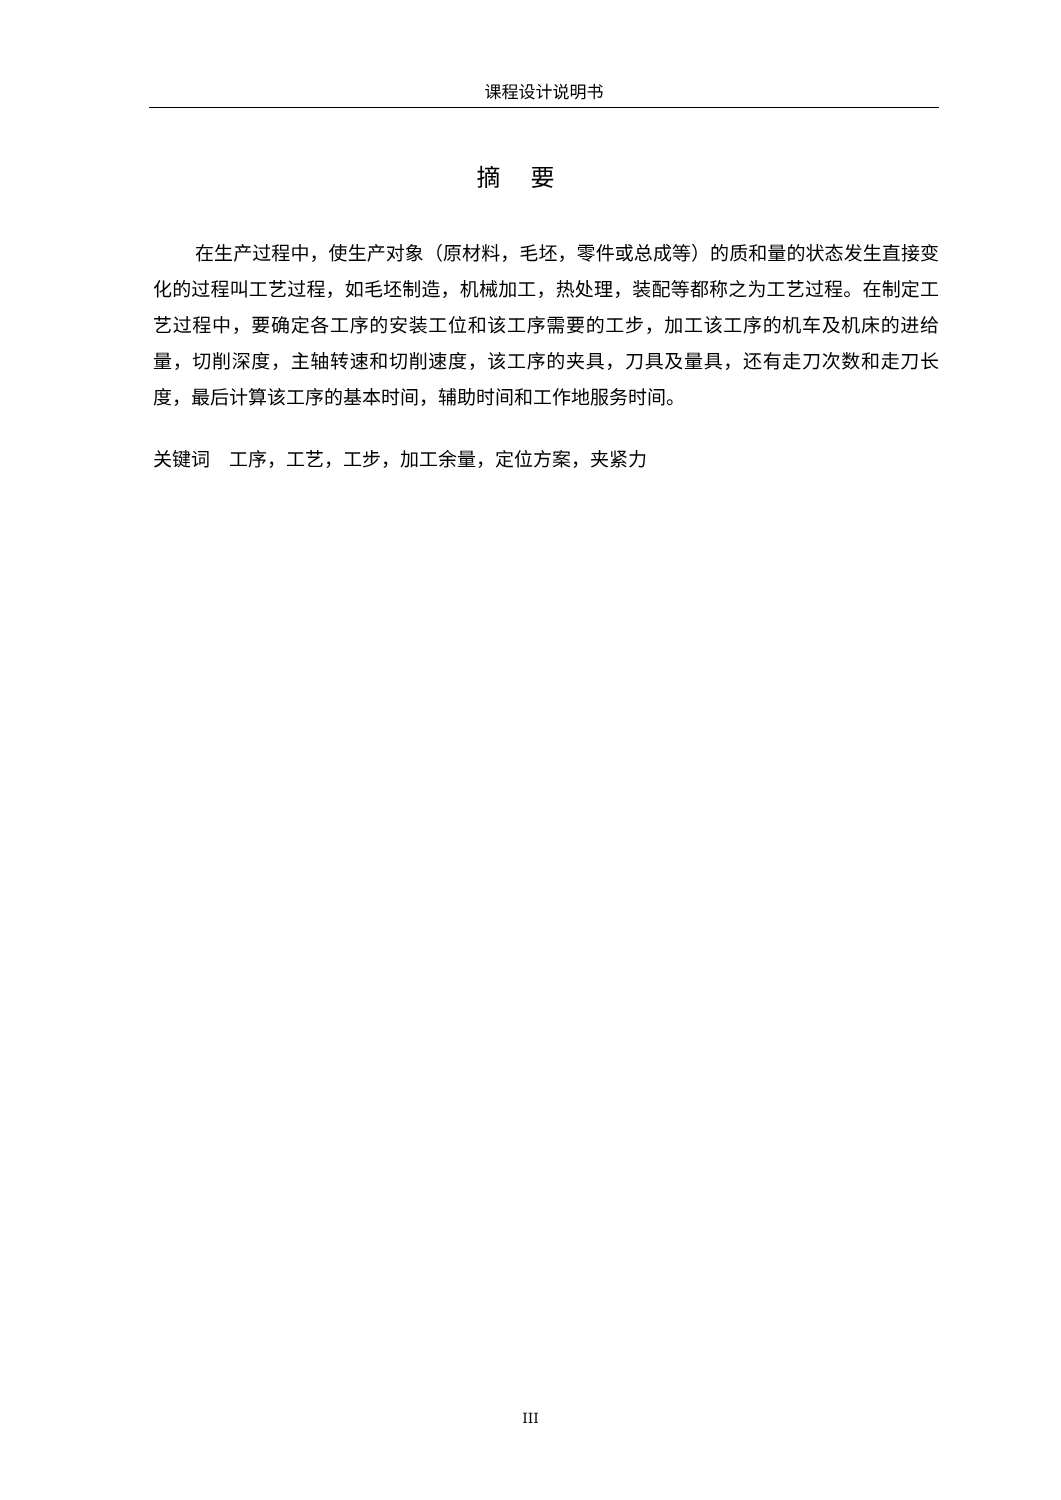课程设计说明书
摘要
在生产过程中，使生产对象（原材料，毛坯，零件或总成等）的质和量的状态发生直接变化的过程叫工艺过程，如毛坯制造，机械加工，热处理，装配等都称之为工艺过程。在制定工艺过程中，要确定各工序的安装工位和该工序需要的工步，加工该工序的机车及机床的进给量，切削深度，主轴转速和切削速度，该工序的夹具，刀具及量具，还有走刀次数和走刀长度，最后计算该工序的基本时间，辅助时间和工作地服务时间。
关键词　工序，工艺，工步，加工余量，定位方案，夹紧力
III